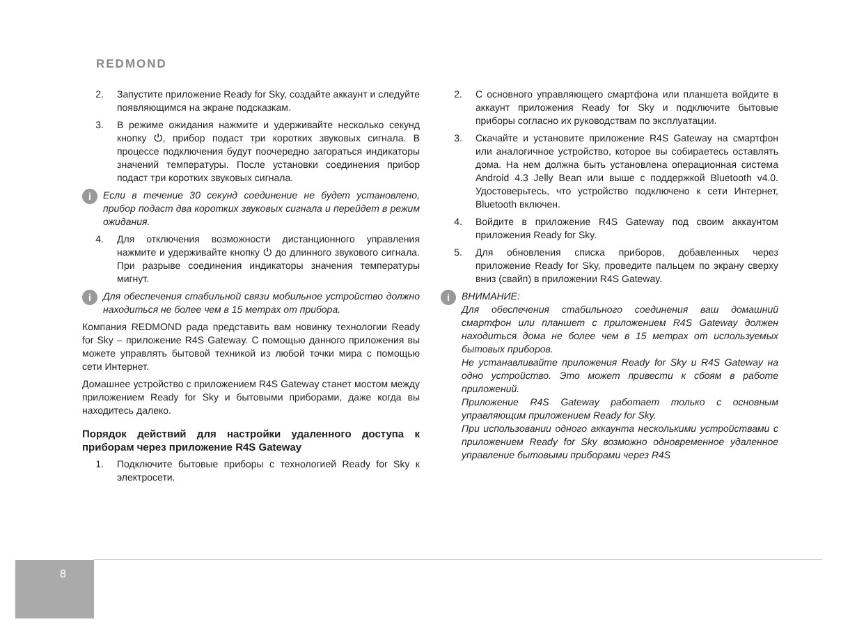REDMOND
2. Запустите приложение Ready for Sky, создайте аккаунт и следуйте появляющимся на экране подсказкам.
3. В режиме ожидания нажмите и удерживайте несколько секунд кнопку ⏻, прибор подаст три коротких звуковых сигнала. В процессе подключения будут поочередно загораться индикаторы значений температуры. После установки соединения прибор подаст три коротких звуковых сигнала.
i Если в течение 30 секунд соединение не будет установлено, прибор подаст два коротких звуковых сигнала и перейдет в режим ожидания.
4. Для отключения возможности дистанционного управления нажмите и удерживайте кнопку ⏻ до длинного звукового сигнала. При разрыве соединения индикаторы значения температуры мигнут.
i Для обеспечения стабильной связи мобильное устройство должно находиться не более чем в 15 метрах от прибора.
Компания REDMOND рада представить вам новинку технологии Ready for Sky – приложение R4S Gateway. С помощью данного приложения вы можете управлять бытовой техникой из любой точки мира с помощью сети Интернет.
Домашнее устройство с приложением R4S Gateway станет мостом между приложением Ready for Sky и бытовыми приборами, даже когда вы находитесь далеко.
Порядок действий для настройки удаленного доступа к приборам через приложение R4S Gateway
1. Подключите бытовые приборы с технологией Ready for Sky к электросети.
2. С основного управляющего смартфона или планшета войдите в аккаунт приложения Ready for Sky и подключите бытовые приборы согласно их руководствам по эксплуатации.
3. Скачайте и установите приложение R4S Gateway на смартфон или аналогичное устройство, которое вы собираетесь оставлять дома. На нем должна быть установлена операционная система Android 4.3 Jelly Bean или выше с поддержкой Bluetooth v4.0. Удостоверьтесь, что устройство подключено к сети Интернет, Bluetooth включен.
4. Войдите в приложение R4S Gateway под своим аккаунтом приложения Ready for Sky.
5. Для обновления списка приборов, добавленных через приложение Ready for Sky, проведите пальцем по экрану сверху вниз (свайп) в приложении R4S Gateway.
i ВНИМАНИЕ:
Для обеспечения стабильного соединения ваш домашний смартфон или планшет с приложением R4S Gateway должен находиться дома не более чем в 15 метрах от используемых бытовых приборов.
Не устанавливайте приложения Ready for Sky и R4S Gateway на одно устройство. Это может привести к сбоям в работе приложений.
Приложение R4S Gateway работает только с основным управляющим приложением Ready for Sky.
При использовании одного аккаунта несколькими устройствами с приложением Ready for Sky возможно одновременное удаленное управление бытовыми приборами через R4S
8